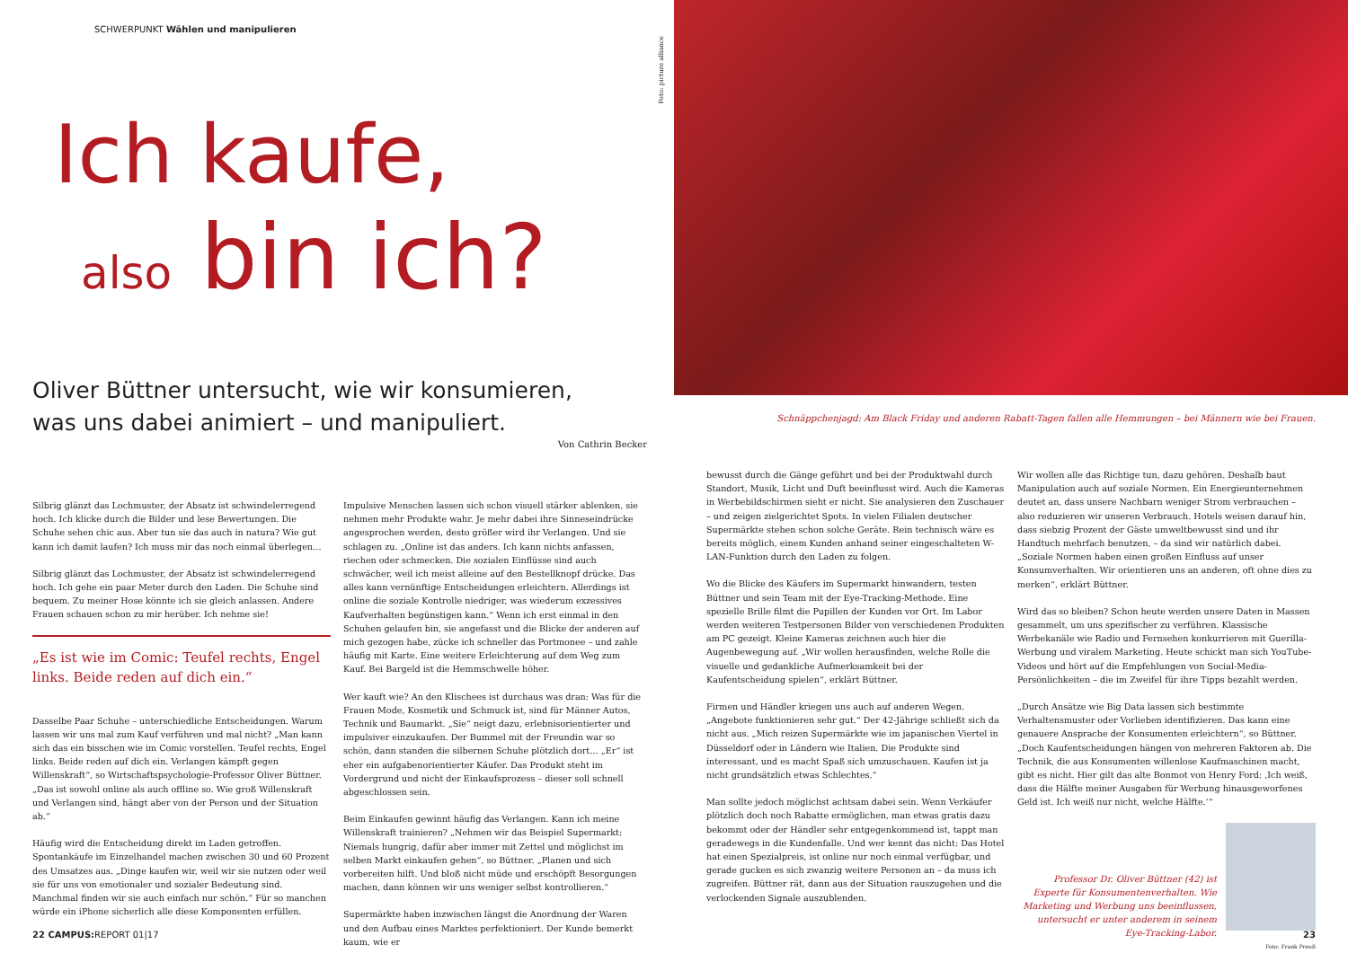SCHWERPUNKT Wählen und manipulieren
Ich kaufe,
also bin ich?
Oliver Büttner untersucht, wie wir konsumieren,
was uns dabei animiert – und manipuliert.
Von Cathrin Becker
Silbrig glänzt das Lochmuster, der Absatz ist schwindelerregend hoch. Ich klicke durch die Bilder und lese Bewertungen. Die Schuhe sehen chic aus. Aber tun sie das auch in natura? Wie gut kann ich damit laufen? Ich muss mir das noch einmal überlegen…
Silbrig glänzt das Lochmuster, der Absatz ist schwindelerregend hoch. Ich gehe ein paar Meter durch den Laden. Die Schuhe sind bequem. Zu meiner Hose könnte ich sie gleich anlassen. Andere Frauen schauen schon zu mir herüber. Ich nehme sie!
„Es ist wie im Comic: Teufel rechts, Engel links. Beide reden auf dich ein.“
Dasselbe Paar Schuhe – unterschiedliche Entscheidungen. Warum lassen wir uns mal zum Kauf verführen und mal nicht? „Man kann sich das ein bisschen wie im Comic vorstellen. Teufel rechts, Engel links. Beide reden auf dich ein. Verlangen kämpft gegen Willenskraft“, so Wirtschaftspsychologie-Professor Oliver Büttner. „Das ist sowohl online als auch offline so. Wie groß Willenskraft und Verlangen sind, hängt aber von der Person und der Situation ab.“
Häufig wird die Entscheidung direkt im Laden getroffen. Spontankäufe im Einzelhandel machen zwischen 30 und 60 Prozent des Umsatzes aus. „Dinge kaufen wir, weil wir sie nutzen oder weil sie für uns von emotionaler und sozialer Bedeutung sind. Manchmal finden wir sie auch einfach nur schön.“ Für so manchen würde ein iPhone sicherlich alle diese Komponenten erfüllen.
Impulsive Menschen lassen sich schon visuell stärker ablenken, sie nehmen mehr Produkte wahr. Je mehr dabei ihre Sinneseindrücke angesprochen werden, desto größer wird ihr Verlangen. Und sie schlagen zu. „Online ist das anders. Ich kann nichts anfassen, riechen oder schmecken. Die sozialen Einflüsse sind auch schwächer, weil ich meist alleine auf den Bestellknopf drücke. Das alles kann vernünftige Entscheidungen erleichtern. Allerdings ist online die soziale Kontrolle niedriger, was wiederum exzessives Kaufverhalten begünstigen kann.“ Wenn ich erst einmal in den Schuhen gelaufen bin, sie angefasst und die Blicke der anderen auf mich gezogen habe, zücke ich schneller das Portmonee – und zahle häufig mit Karte. Eine weitere Erleichterung auf dem Weg zum Kauf. Bei Bargeld ist die Hemmschwelle höher.
Wer kauft wie? An den Klischees ist durchaus was dran: Was für die Frauen Mode, Kosmetik und Schmuck ist, sind für Männer Autos, Technik und Baumarkt. „Sie“ neigt dazu, erlebnisorientierter und impulsiver einzukaufen. Der Bummel mit der Freundin war so schön, dann standen die silbernen Schuhe plötzlich dort… „Er“ ist eher ein aufgabenorientierter Käufer. Das Produkt steht im Vordergrund und nicht der Einkaufsprozess – dieser soll schnell abgeschlossen sein.
Beim Einkaufen gewinnt häufig das Verlangen. Kann ich meine Willenskraft trainieren? „Nehmen wir das Beispiel Supermarkt: Niemals hungrig, dafür aber immer mit Zettel und möglichst im selben Markt einkaufen gehen“, so Büttner. „Planen und sich vorbereiten hilft. Und bloß nicht müde und erschöpft Besorgungen machen, dann können wir uns weniger selbst kontrollieren.“
Supermärkte haben inzwischen längst die Anordnung der Waren und den Aufbau eines Marktes perfektioniert. Der Kunde bemerkt kaum, wie er
22 CAMPUS: REPORT 01|17
Foto: picture alliance
Schnäppchenjagd: Am Black Friday und anderen Rabatt-Tagen fallen alle Hemmungen – bei Männern wie bei Frauen.
bewusst durch die Gänge geführt und bei der Produktwahl durch Standort, Musik, Licht und Duft beeinflusst wird. Auch die Kameras in Werbebildschirmen sieht er nicht. Sie analysieren den Zuschauer – und zeigen zielgerichtet Spots. In vielen Filialen deutscher Supermärkte stehen schon solche Geräte. Rein technisch wäre es bereits möglich, einem Kunden anhand seiner eingeschalteten W-LAN-Funktion durch den Laden zu folgen.
Wo die Blicke des Käufers im Supermarkt hinwandern, testen Büttner und sein Team mit der Eye-Tracking-Methode. Eine spezielle Brille filmt die Pupillen der Kunden vor Ort. Im Labor werden weiteren Testpersonen Bilder von verschiedenen Produkten am PC gezeigt. Kleine Kameras zeichnen auch hier die Augenbewegung auf. „Wir wollen herausfinden, welche Rolle die visuelle und gedankliche Aufmerksamkeit bei der Kaufentscheidung spielen“, erklärt Büttner.
Firmen und Händler kriegen uns auch auf anderen Wegen. „Angebote funktionieren sehr gut.“ Der 42-Jährige schließt sich da nicht aus. „Mich reizen Supermärkte wie im japanischen Viertel in Düsseldorf oder in Ländern wie Italien. Die Produkte sind interessant, und es macht Spaß sich umzuschauen. Kaufen ist ja nicht grundsätzlich etwas Schlechtes.“
Man sollte jedoch möglichst achtsam dabei sein. Wenn Verkäufer plötzlich doch noch Rabatte ermöglichen, man etwas gratis dazu bekommt oder der Händler sehr entgegenkommend ist, tappt man geradewegs in die Kundenfalle. Und wer kennt das nicht: Das Hotel hat einen Spezialpreis, ist online nur noch einmal verfügbar, und gerade gucken es sich zwanzig weitere Personen an – da muss ich zugreifen. Büttner rät, dann aus der Situation rauszugehen und die verlockenden Signale auszublenden.
Wir wollen alle das Richtige tun, dazu gehören. Deshalb baut Manipulation auch auf soziale Normen. Ein Energieunternehmen deutet an, dass unsere Nachbarn weniger Strom verbrauchen – also reduzieren wir unseren Verbrauch. Hotels weisen darauf hin, dass siebzig Prozent der Gäste umweltbewusst sind und ihr Handtuch mehrfach benutzen, – da sind wir natürlich dabei. „Soziale Normen haben einen großen Einfluss auf unser Konsumverhalten. Wir orientieren uns an anderen, oft ohne dies zu merken“, erklärt Büttner.
Wird das so bleiben? Schon heute werden unsere Daten in Massen gesammelt, um uns spezifischer zu verführen. Klassische Werbekanäle wie Radio und Fernsehen konkurrieren mit Guerilla-Werbung und viralem Marketing. Heute schickt man sich YouTube-Videos und hört auf die Empfehlungen von Social-Media-Persönlichkeiten – die im Zweifel für ihre Tipps bezahlt werden.
„Durch Ansätze wie Big Data lassen sich bestimmte Verhaltensmuster oder Vorlieben identifizieren. Das kann eine genauere Ansprache der Konsumenten erleichtern“, so Büttner. „Doch Kaufentscheidungen hängen von mehreren Faktoren ab. Die Technik, die aus Konsumenten willenlose Kaufmaschinen macht, gibt es nicht. Hier gilt das alte Bonmot von Henry Ford: ‚Ich weiß, dass die Hälfte meiner Ausgaben für Werbung hinausgeworfenes Geld ist. Ich weiß nur nicht, welche Hälfte.‘“
Professor Dr. Oliver Büttner (42) ist Experte für Konsumentenverhalten. Wie Marketing und Werbung uns beeinflussen, untersucht er unter anderem in seinem Eye-Tracking-Labor.
Foto: Frank Preuß
23